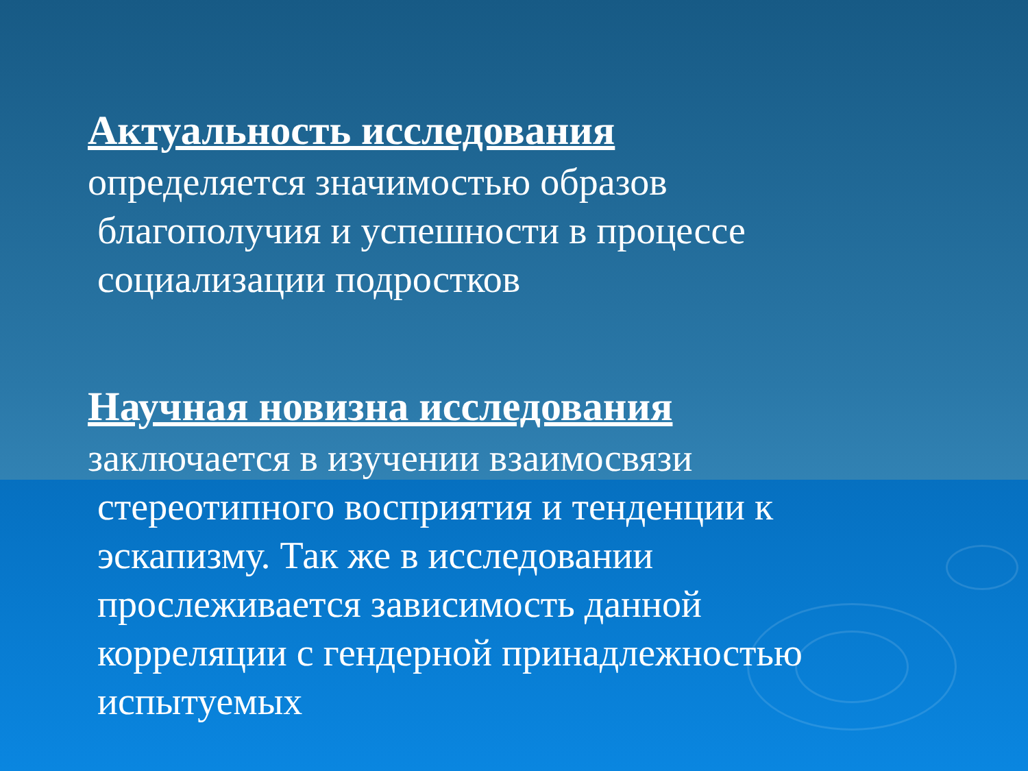Актуальность исследования
определяется значимостью образов
благополучия и успешности в процессе
социализации подростков
Научная новизна исследования
заключается в изучении взаимосвязи
стереотипного восприятия и тенденции к
эскапизму. Так же в исследовании
прослеживается зависимость данной
корреляции с гендерной принадлежностью
испытуемых